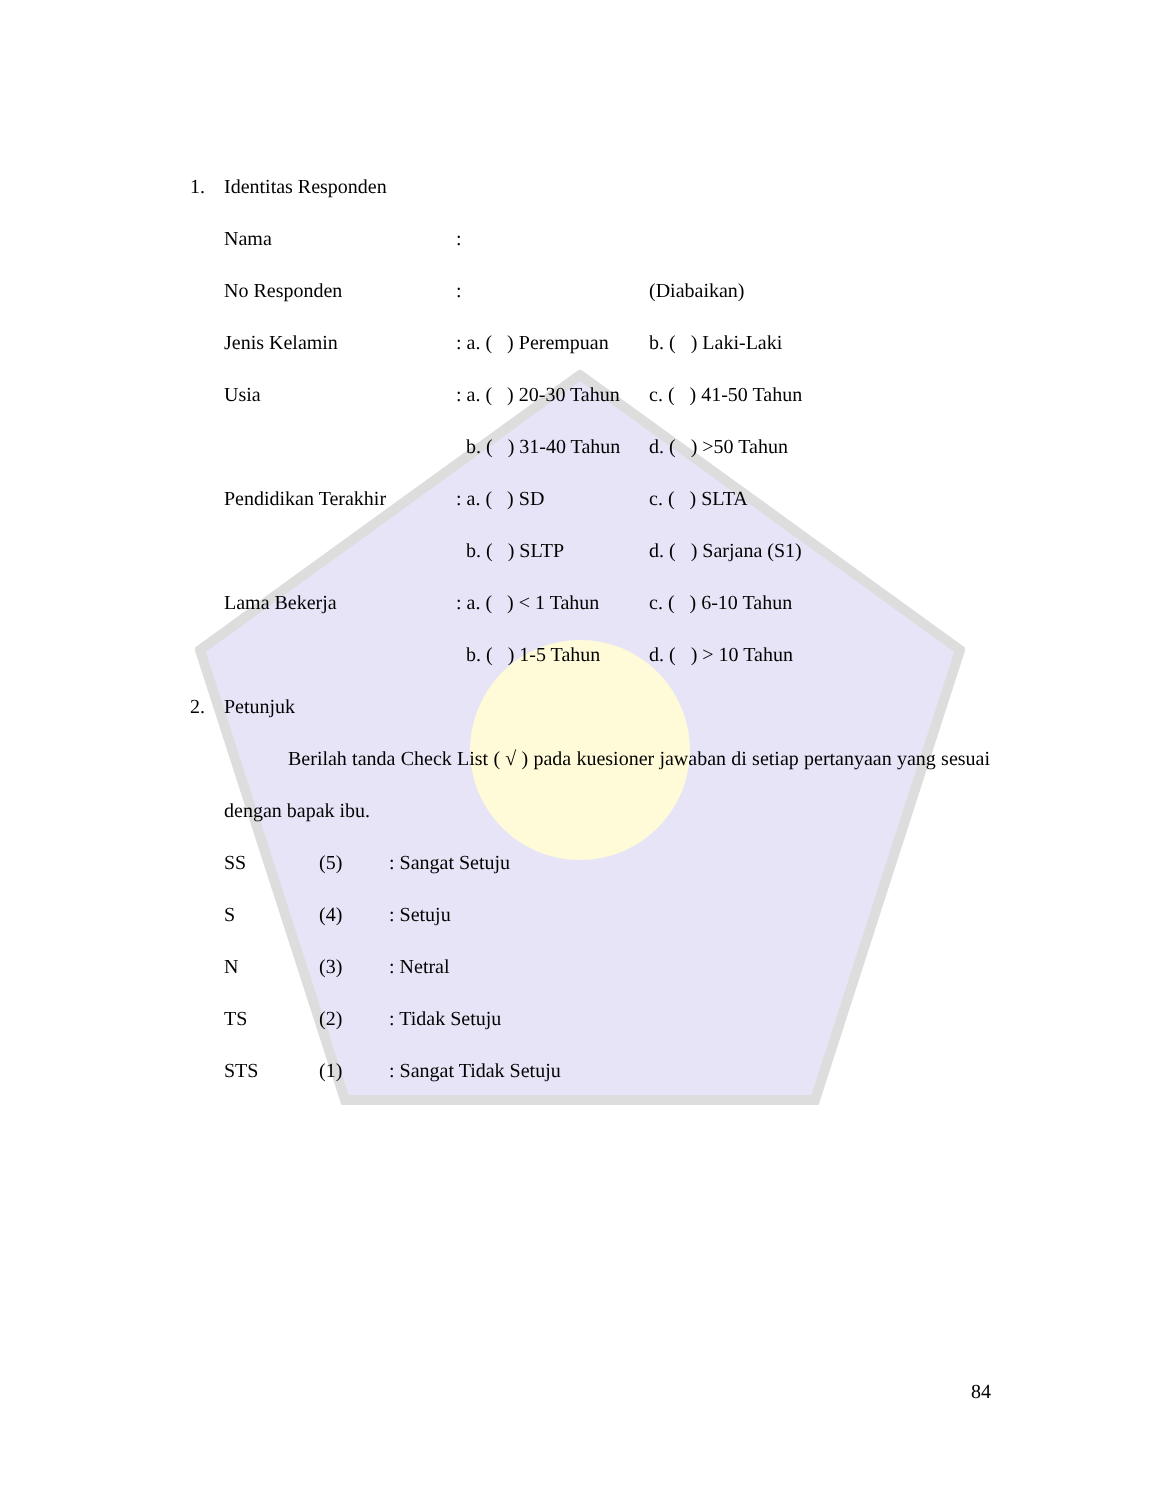1. Identitas Responden
| Nama | : | |
| No Responden | : | (Diabaikan) |
| Jenis Kelamin | : a. ( ) Perempuan | b. ( ) Laki-Laki |
| Usia | : a. ( ) 20-30 Tahun | c. ( ) 41-50 Tahun |
| | b. ( ) 31-40 Tahun | d. ( ) >50 Tahun |
| Pendidikan Terakhir | : a. ( ) SD | c. ( ) SLTA |
| | b. ( ) SLTP | d. ( ) Sarjana (S1) |
| Lama Bekerja | : a. ( ) < 1 Tahun | c. ( ) 6-10 Tahun |
| | b. ( ) 1-5 Tahun | d. ( ) > 10 Tahun |
2. Petunjuk
Berilah tanda Check List ( √ ) pada kuesioner jawaban di setiap pertanyaan yang sesuai dengan bapak ibu.
| SS | (5) | : Sangat Setuju |
| S | (4) | : Setuju |
| N | (3) | : Netral |
| TS | (2) | : Tidak Setuju |
| STS | (1) | : Sangat Tidak Setuju |
84